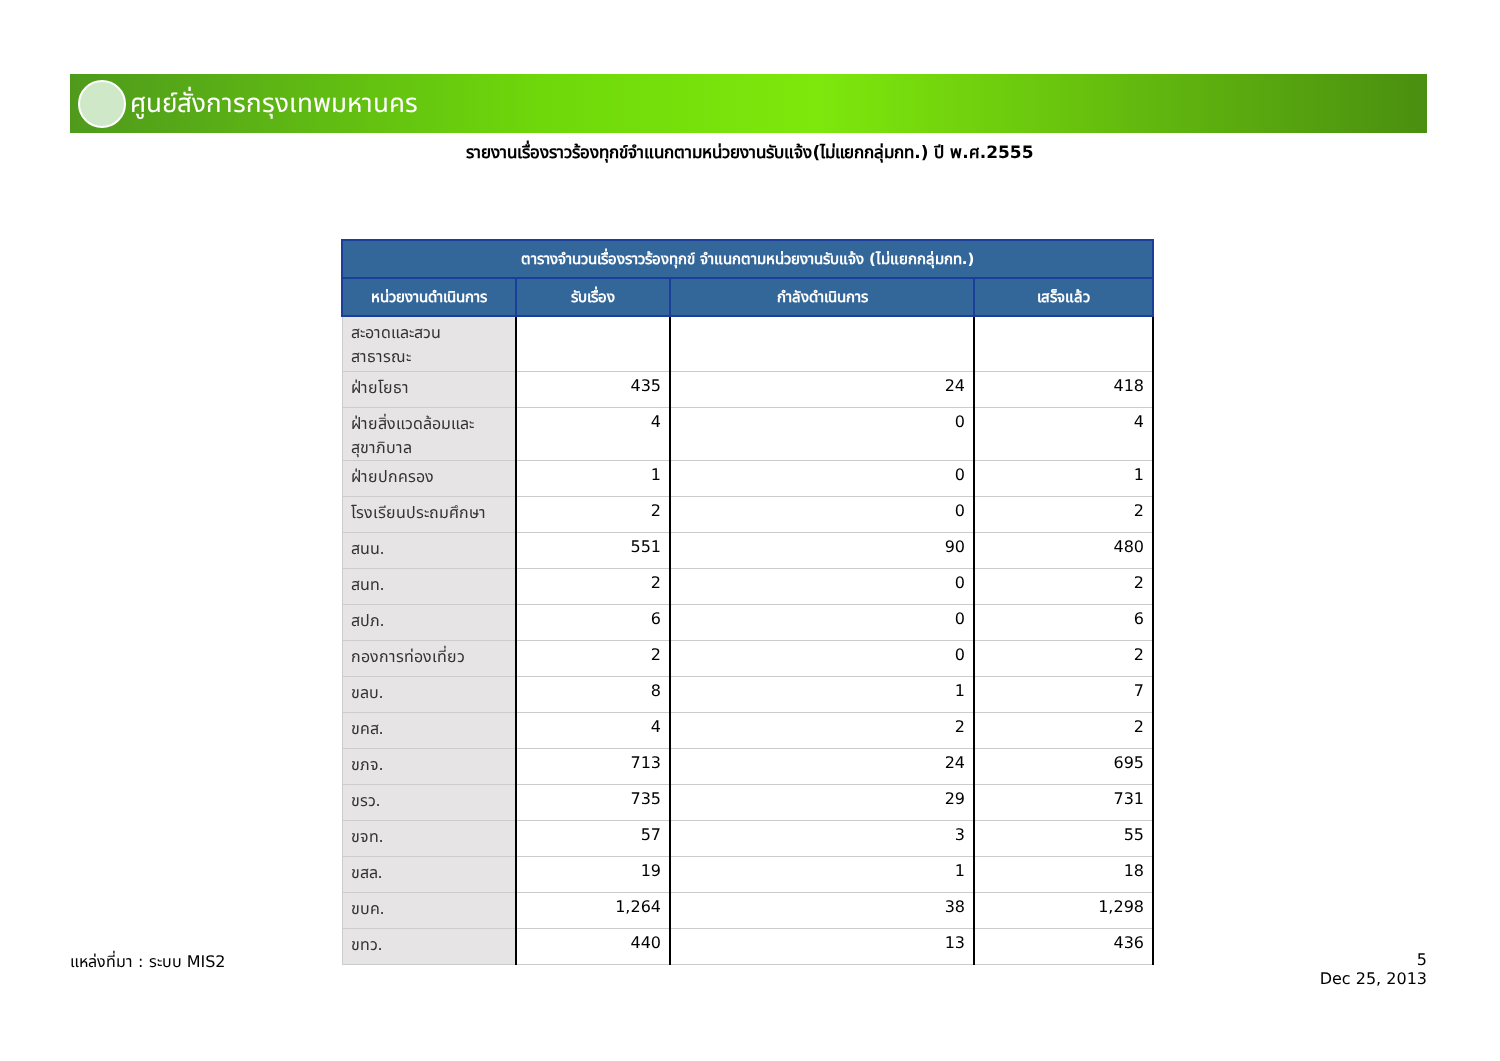ศูนย์สั่งการกรุงเทพมหานคร
รายงานเรื่องราวร้องทุกข์จำแนกตามหน่วยงานรับแจ้ง(ไม่แยกกลุ่มกท.) ปี พ.ศ.2555
| ตารางจำนวนเรื่องราวร้องทุกข์ จำแนกตามหน่วยงานรับแจ้ง (ไม่แยกกลุ่มกท.) | | | |
| --- | --- | --- | --- |
| หน่วยงานดำเนินการ | รับเรื่อง | กำลังดำเนินการ | เสร็จแล้ว |
| สะอาดและสวน สาธารณะ | | | |
| ฝ่ายโยธา | 435 | 24 | 418 |
| ฝ่ายสิ่งแวดล้อมและ สุขาภิบาล | 4 | 0 | 4 |
| ฝ่ายปกครอง | 1 | 0 | 1 |
| โรงเรียนประถมศึกษา | 2 | 0 | 2 |
| สนน. | 551 | 90 | 480 |
| สนท. | 2 | 0 | 2 |
| สปภ. | 6 | 0 | 6 |
| กองการท่องเที่ยว | 2 | 0 | 2 |
| ขลบ. | 8 | 1 | 7 |
| ขคส. | 4 | 2 | 2 |
| ขภจ. | 713 | 24 | 695 |
| ขรว. | 735 | 29 | 731 |
| ขจท. | 57 | 3 | 55 |
| ขสล. | 19 | 1 | 18 |
| ขบค. | 1,264 | 38 | 1,298 |
| ขทว. | 440 | 13 | 436 |
แหล่งที่มา : ระบบ MIS2
5
Dec 25, 2013